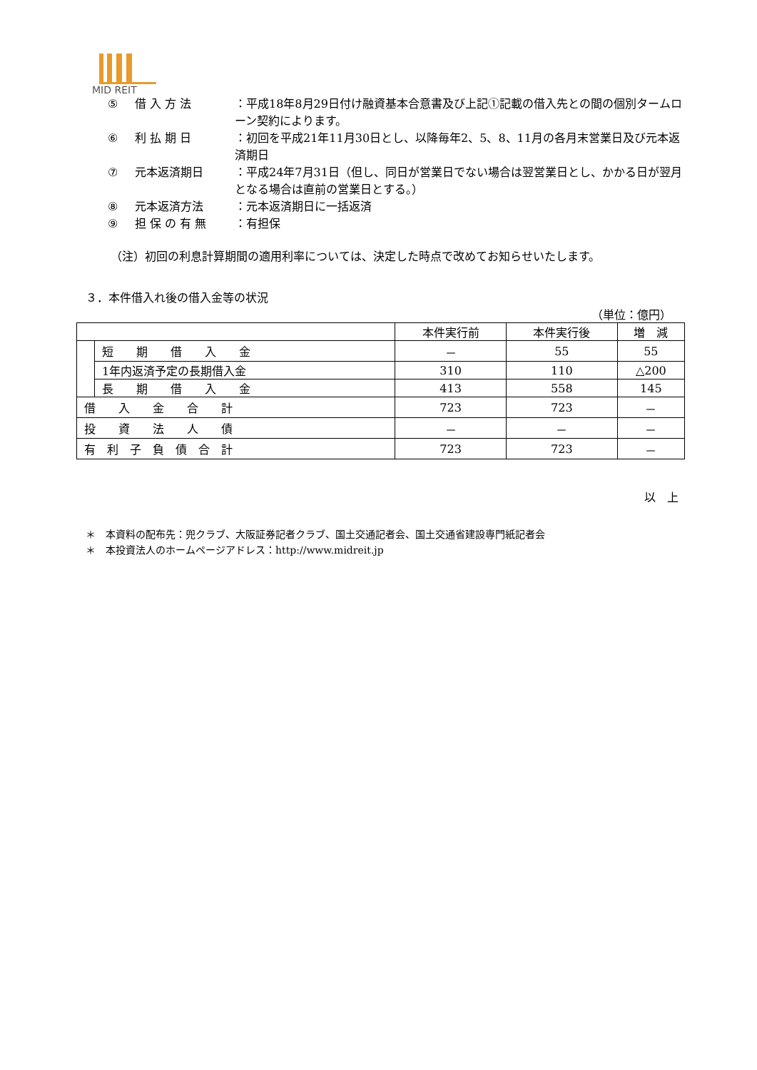MID REIT
⑤ 借 入 方 法 ：平成18年8月29日付け融資基本合意書及び上記①記載の借入先との間の個別タームローン契約によります。
⑥ 利 払 期 日 ：初回を平成21年11月30日とし、以降毎年2、5、8、11月の各月末営業日及び元本返済期日
⑦ 元本返済期日 ：平成24年7月31日（但し、同日が営業日でない場合は翌営業日とし、かかる日が翌月となる場合は直前の営業日とする。）
⑧ 元本返済方法 ：元本返済期日に一括返済
⑨ 担 保 の 有 無 ：有担保
（注）初回の利息計算期間の適用利率については、決定した時点で改めてお知らせいたします。
３．本件借入れ後の借入金等の状況
（単位：億円）
| | | 本件実行前 | 本件実行後 | 増 減 |
| --- | --- | --- | --- | --- |
| | 短 期 借 入 金 | － | 55 | 55 |
| | 1年内返済予定の長期借入金 | 310 | 110 | △200 |
| | 長 期 借 入 金 | 413 | 558 | 145 |
| 借 入 金 合 計 | | 723 | 723 | － |
| 投 資 法 人 債 | | － | － | － |
| 有 利 子 負 債 合 計 | | 723 | 723 | － |
以　上
＊　本資料の配布先：兜クラブ、大阪証券記者クラブ、国土交通記者会、国土交通省建設専門紙記者会
＊　本投資法人のホームページアドレス：http://www.midreit.jp